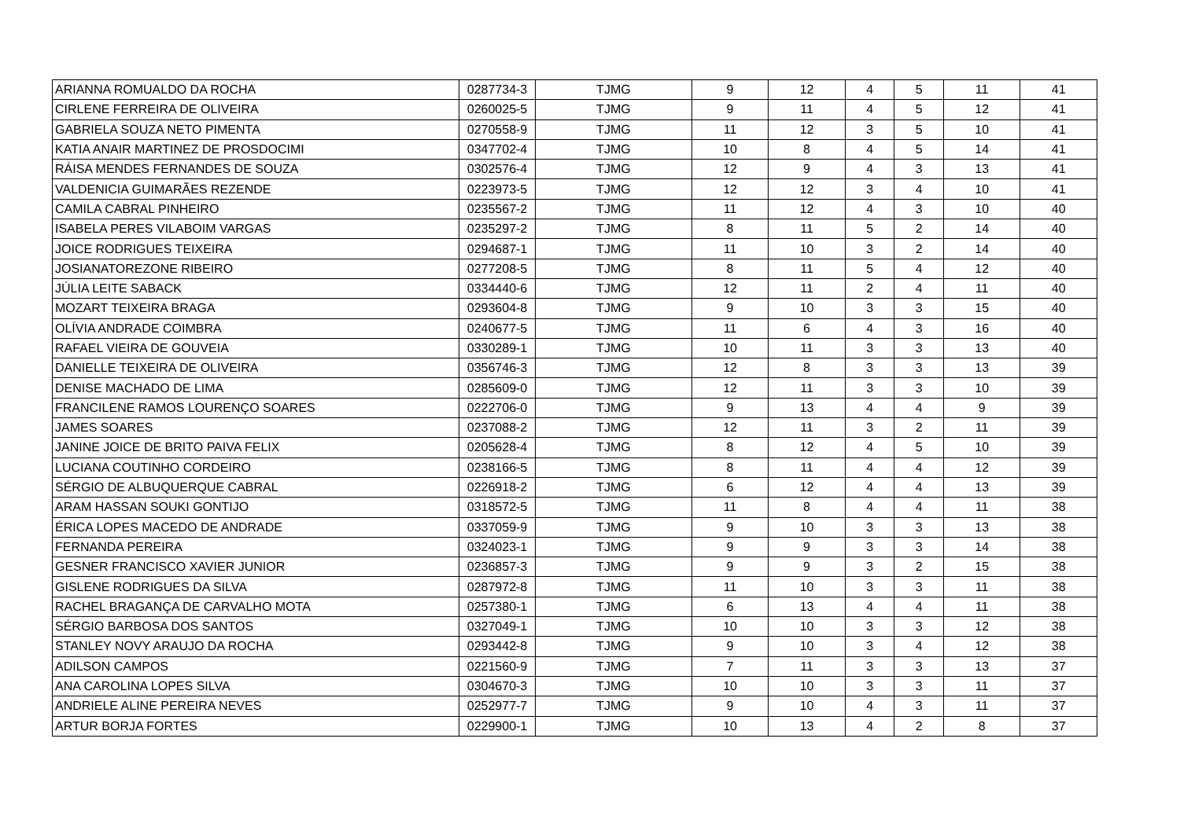| ARIANNA ROMUALDO DA ROCHA | 0287734-3 | TJMG | 9 | 12 | 4 | 5 | 11 | 41 |
| CIRLENE FERREIRA DE OLIVEIRA | 0260025-5 | TJMG | 9 | 11 | 4 | 5 | 12 | 41 |
| GABRIELA SOUZA NETO PIMENTA | 0270558-9 | TJMG | 11 | 12 | 3 | 5 | 10 | 41 |
| KATIA ANAIR MARTINEZ DE PROSDOCIMI | 0347702-4 | TJMG | 10 | 8 | 4 | 5 | 14 | 41 |
| RÁISA MENDES FERNANDES DE SOUZA | 0302576-4 | TJMG | 12 | 9 | 4 | 3 | 13 | 41 |
| VALDENICIA GUIMARÃES REZENDE | 0223973-5 | TJMG | 12 | 12 | 3 | 4 | 10 | 41 |
| CAMILA CABRAL PINHEIRO | 0235567-2 | TJMG | 11 | 12 | 4 | 3 | 10 | 40 |
| ISABELA PERES VILABOIM VARGAS | 0235297-2 | TJMG | 8 | 11 | 5 | 2 | 14 | 40 |
| JOICE RODRIGUES TEIXEIRA | 0294687-1 | TJMG | 11 | 10 | 3 | 2 | 14 | 40 |
| JOSIANATOREZONE RIBEIRO | 0277208-5 | TJMG | 8 | 11 | 5 | 4 | 12 | 40 |
| JÚLIA LEITE SABACK | 0334440-6 | TJMG | 12 | 11 | 2 | 4 | 11 | 40 |
| MOZART TEIXEIRA BRAGA | 0293604-8 | TJMG | 9 | 10 | 3 | 3 | 15 | 40 |
| OLÍVIA ANDRADE COIMBRA | 0240677-5 | TJMG | 11 | 6 | 4 | 3 | 16 | 40 |
| RAFAEL VIEIRA DE GOUVEIA | 0330289-1 | TJMG | 10 | 11 | 3 | 3 | 13 | 40 |
| DANIELLE TEIXEIRA DE OLIVEIRA | 0356746-3 | TJMG | 12 | 8 | 3 | 3 | 13 | 39 |
| DENISE MACHADO DE LIMA | 0285609-0 | TJMG | 12 | 11 | 3 | 3 | 10 | 39 |
| FRANCILENE RAMOS LOURENÇO SOARES | 0222706-0 | TJMG | 9 | 13 | 4 | 4 | 9 | 39 |
| JAMES SOARES | 0237088-2 | TJMG | 12 | 11 | 3 | 2 | 11 | 39 |
| JANINE JOICE DE BRITO PAIVA FELIX | 0205628-4 | TJMG | 8 | 12 | 4 | 5 | 10 | 39 |
| LUCIANA COUTINHO CORDEIRO | 0238166-5 | TJMG | 8 | 11 | 4 | 4 | 12 | 39 |
| SÉRGIO DE ALBUQUERQUE CABRAL | 0226918-2 | TJMG | 6 | 12 | 4 | 4 | 13 | 39 |
| ARAM HASSAN SOUKI GONTIJO | 0318572-5 | TJMG | 11 | 8 | 4 | 4 | 11 | 38 |
| ÉRICA LOPES MACEDO DE ANDRADE | 0337059-9 | TJMG | 9 | 10 | 3 | 3 | 13 | 38 |
| FERNANDA PEREIRA | 0324023-1 | TJMG | 9 | 9 | 3 | 3 | 14 | 38 |
| GESNER FRANCISCO XAVIER JUNIOR | 0236857-3 | TJMG | 9 | 9 | 3 | 2 | 15 | 38 |
| GISLENE RODRIGUES DA SILVA | 0287972-8 | TJMG | 11 | 10 | 3 | 3 | 11 | 38 |
| RACHEL BRAGANÇA DE CARVALHO MOTA | 0257380-1 | TJMG | 6 | 13 | 4 | 4 | 11 | 38 |
| SÉRGIO BARBOSA DOS SANTOS | 0327049-1 | TJMG | 10 | 10 | 3 | 3 | 12 | 38 |
| STANLEY NOVY ARAUJO DA ROCHA | 0293442-8 | TJMG | 9 | 10 | 3 | 4 | 12 | 38 |
| ADILSON CAMPOS | 0221560-9 | TJMG | 7 | 11 | 3 | 3 | 13 | 37 |
| ANA CAROLINA LOPES SILVA | 0304670-3 | TJMG | 10 | 10 | 3 | 3 | 11 | 37 |
| ANDRIELE ALINE PEREIRA NEVES | 0252977-7 | TJMG | 9 | 10 | 4 | 3 | 11 | 37 |
| ARTUR BORJA FORTES | 0229900-1 | TJMG | 10 | 13 | 4 | 2 | 8 | 37 |